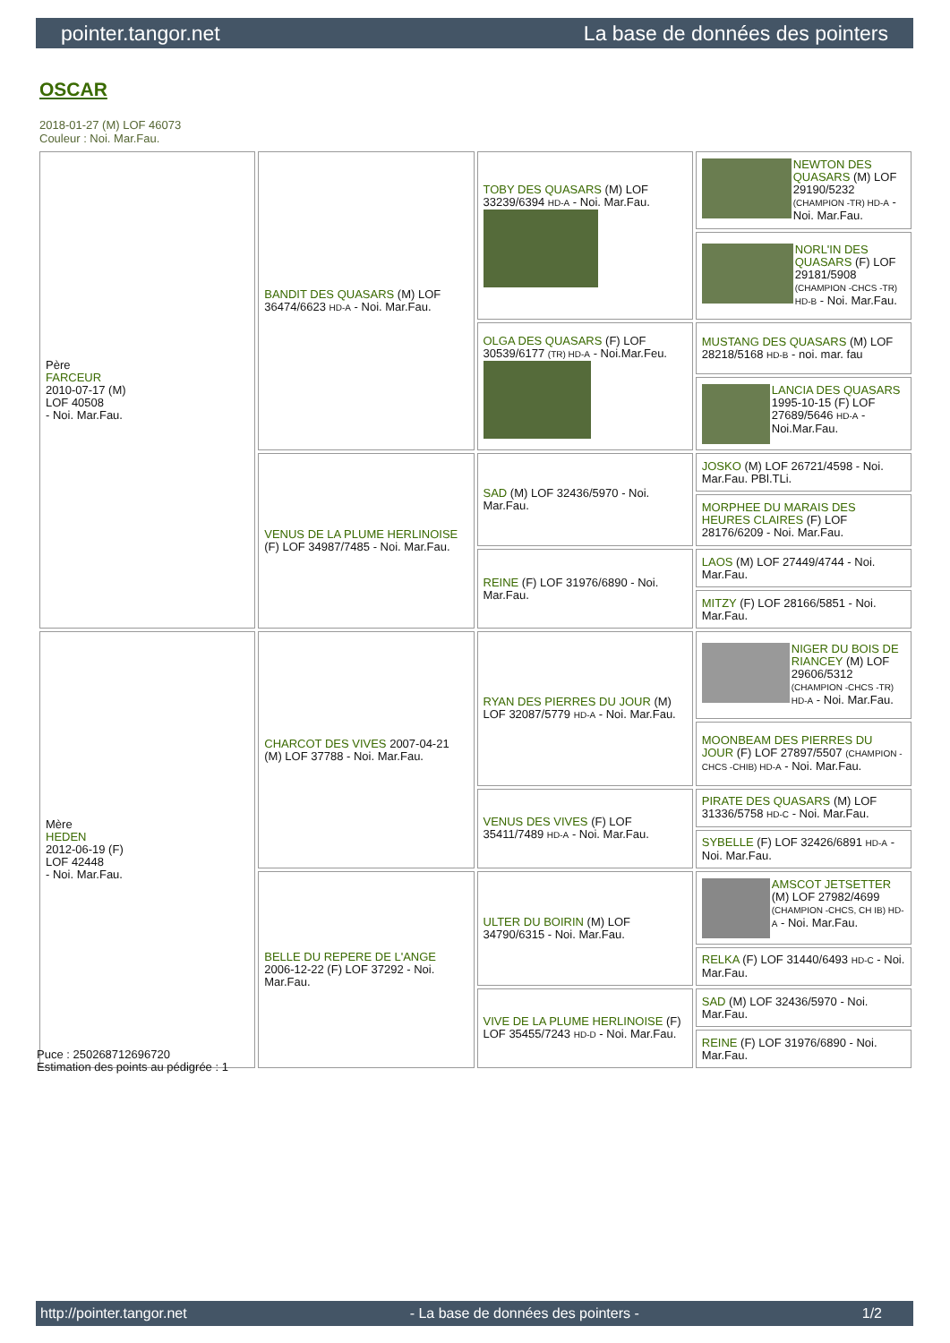pointer.tangor.net La base de données des pointers
OSCAR
2018-01-27 (M) LOF 46073
Couleur : Noi. Mar.Fau.
| Père FARCEUR 2010-07-17 (M) LOF 40508 - Noi. Mar.Fau. | BANDIT DES QUASARS (M) LOF 36474/6623 HD-A - Noi. Mar.Fau. | TOBY DES QUASARS (M) LOF 33239/6394 HD-A - Noi. Mar.Fau. | NEWTON DES QUASARS (M) LOF 29190/5232 (CHAMPION -TR) HD-A - Noi. Mar.Fau. |
| | | | NORL'IN DES QUASARS (F) LOF 29181/5908 (CHAMPION -CHCS -TR) HD-B - Noi. Mar.Fau. |
| | | OLGA DES QUASARS (F) LOF 30539/6177 (TR) HD-A - Noi.Mar.Feu. | MUSTANG DES QUASARS (M) LOF 28218/5168 HD-B - noi. mar. fau |
| | | | LANCIA DES QUASARS 1995-10-15 (F) LOF 27689/5646 HD-A - Noi.Mar.Fau. |
| | VENUS DE LA PLUME HERLINOISE (F) LOF 34987/7485 - Noi. Mar.Fau. | SAD (M) LOF 32436/5970 - Noi. Mar.Fau. | JOSKO (M) LOF 26721/4598 - Noi. Mar.Fau. PBl.TLi. |
| | | | MORPHEE DU MARAIS DES HEURES CLAIRES (F) LOF 28176/6209 - Noi. Mar.Fau. |
| | | REINE (F) LOF 31976/6890 - Noi. Mar.Fau. | LAOS (M) LOF 27449/4744 - Noi. Mar.Fau. |
| | | | MITZY (F) LOF 28166/5851 - Noi. Mar.Fau. |
| Mère HEDEN 2012-06-19 (F) LOF 42448 - Noi. Mar.Fau. | CHARCOT DES VIVES 2007-04-21 (M) LOF 37788 - Noi. Mar.Fau. | RYAN DES PIERRES DU JOUR (M) LOF 32087/5779 HD-A - Noi. Mar.Fau. | NIGER DU BOIS DE RIANCEY (M) LOF 29606/5312 (CHAMPION -CHCS -TR) HD-A - Noi. Mar.Fau. |
| | | | MOONBEAM DES PIERRES DU JOUR (F) LOF 27897/5507 (CHAMPION -CHCS -CHIB) HD-A - Noi. Mar.Fau. |
| | | VENUS DES VIVES (F) LOF 35411/7489 HD-A - Noi. Mar.Fau. | PIRATE DES QUASARS (M) LOF 31336/5758 HD-C - Noi. Mar.Fau. |
| | | | SYBELLE (F) LOF 32426/6891 HD-A - Noi. Mar.Fau. |
| | BELLE DU REPERE DE L'ANGE 2006-12-22 (F) LOF 37292 - Noi. Mar.Fau. | ULTER DU BOIRIN (M) LOF 34790/6315 - Noi. Mar.Fau. | AMSCOT JETSETTER (M) LOF 27982/4699 (CHAMPION -CHCS, CH IB) HD-A - Noi. Mar.Fau. |
| | | | RELKA (F) LOF 31440/6493 HD-C - Noi. Mar.Fau. |
| | | VIVE DE LA PLUME HERLINOISE (F) LOF 35455/7243 HD-D - Noi. Mar.Fau. | SAD (M) LOF 32436/5970 - Noi. Mar.Fau. |
| | | | REINE (F) LOF 31976/6890 - Noi. Mar.Fau. |
Puce : 250268712696720
Estimation des points au pédigrée : 1
http://pointer.tangor.net - La base de données des pointers - 1/2